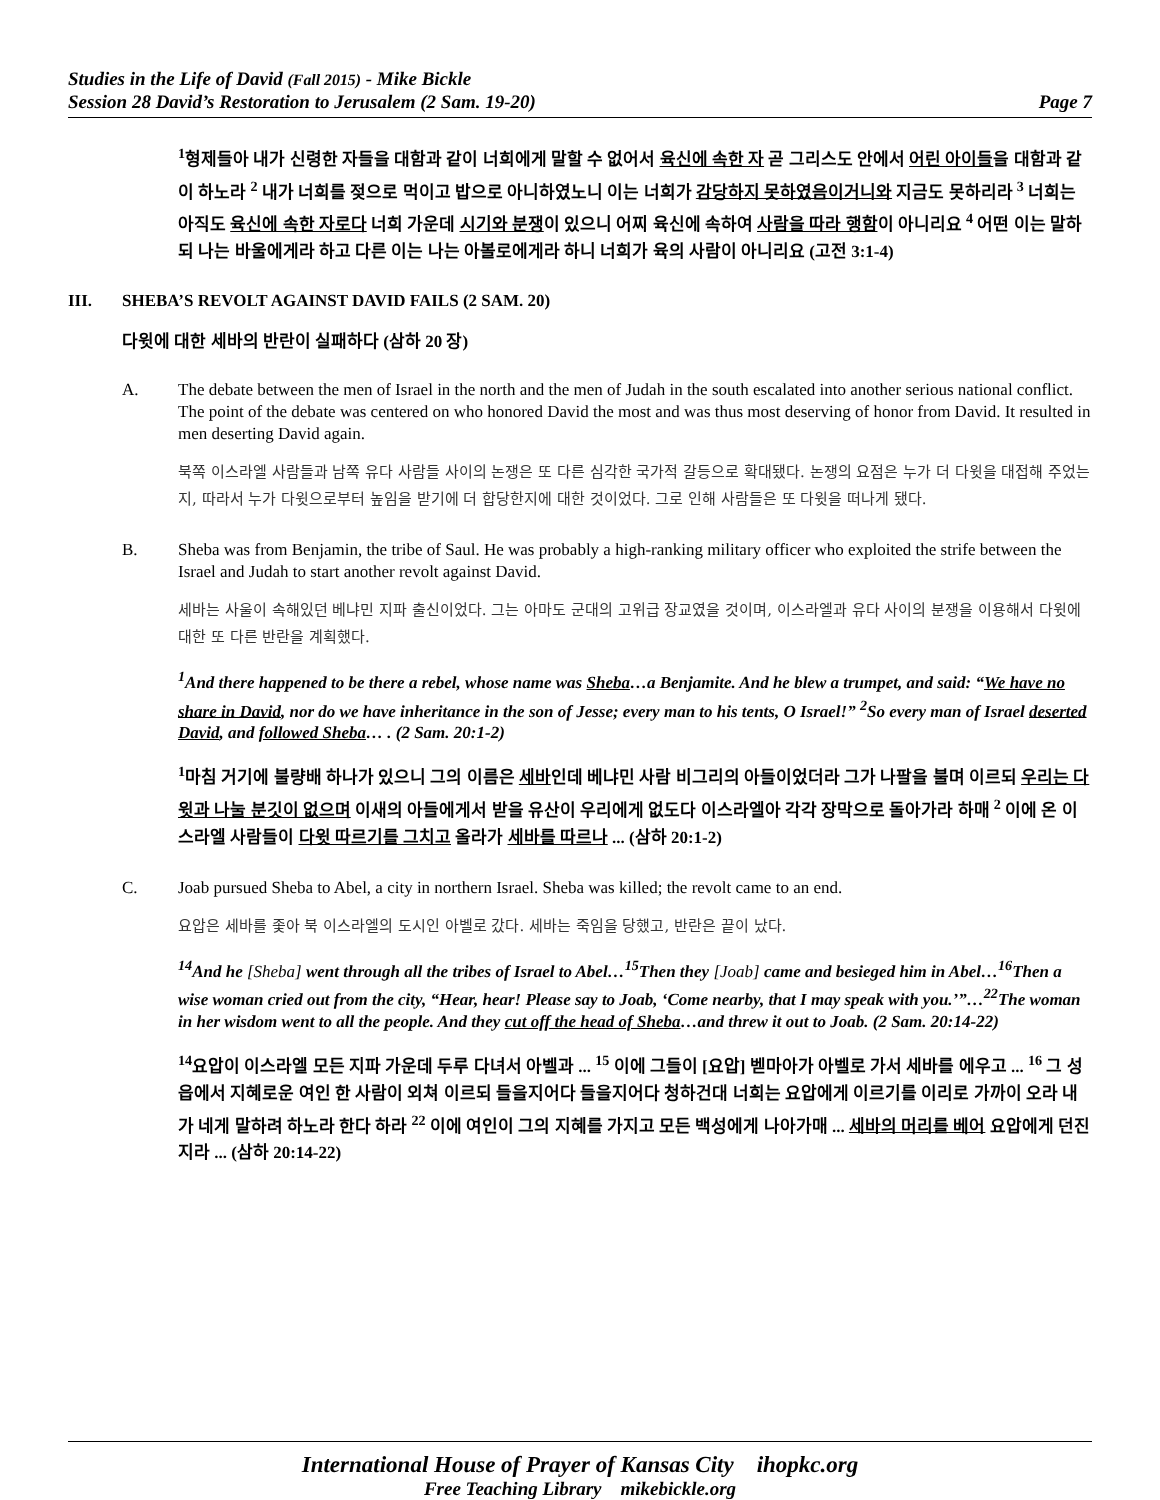Studies in the Life of David (Fall 2015) - Mike Bickle
Session 28 David’s Restoration to Jerusalem (2 Sam. 19-20) Page 7
<sup>1</sup> 형제들아 내가 신령한 자들을 대함과 같이 너희에게 말할 수 없어서 육신에 속한 자 곧 그리스도 안에서 어린 아이들을 대함과 같이 하노라 <sup>2</sup> 내가 너희를 젖으로 먹이고 밥으로 아니하였노니 이는 너희가 감당하지 못하였음이거니와 지금도 못하리라 <sup>3</sup> 너희는 아직도 육신에 속한 자로다 너희 가운데 시기와 분쟁이 있으니 어찌 육신에 속하여 사람을 따라 행함이 아니리요 <sup>4</sup> 어떤 이는 말하되 나는 바울에게라 하고 다른 이는 나는 아볼로에게라 하니 너희가 육의 사람이 아니리요 (고전 3:1-4)
III. SHEBA’S REVOLT AGAINST DAVID FAILS (2 SAM. 20)
다윗에 대한 세바의 반란이 실패하다 (삼하 20 장)
A. The debate between the men of Israel in the north and the men of Judah in the south escalated into another serious national conflict. The point of the debate was centered on who honored David the most and was thus most deserving of honor from David. It resulted in men deserting David again.
북쪽 이스라엘 사람들과 남쪽 유다 사람들 사이의 논쟁은 또 다른 심각한 국가적 갈등으로 확대됐다. 논쟁의 요점은 누가 더 다윗을 대접해 주었는지, 따라서 누가 다윗으로부터 높임을 받기에 더 합당한지에 대한 것이었다. 그로 인해 사람들은 또 다윗을 떠나게 됐다.
B. Sheba was from Benjamin, the tribe of Saul. He was probably a high-ranking military officer who exploited the strife between the Israel and Judah to start another revolt against David.
세바는 사울이 속해있던 베냐민 지파 출신이었다. 그는 아마도 군대의 고위급 장교였을 것이며, 이스라엘과 유다 사이의 분쟁을 이용해서 다윗에 대한 또 다른 반란을 계획했다.
<sup>1</sup> And there happened to be there a rebel, whose name was Sheba…a Benjamite. And he blew a trumpet, and said: “We have no share in David, nor do we have inheritance in the son of Jesse; every man to his tents, O Israel!” <sup>2</sup>So every man of Israel deserted David, and followed Sheba… . (2 Sam. 20:1-2)
<sup>1</sup> 마침 거기에 불량배 하나가 있으니 그의 이름은 세바인데 베냐민 사람 비그리의 아들이었더라 그가 나팔을 불며 이르되 우리는 다윗과 나눌 분깃이 없으며 이새의 아들에게서 받을 유산이 우리에게 없도다 이스라엘아 각각 장막으로 돌아가라 하매 <sup>2</sup> 이에 온 이스라엘 사람들이 다윗 따르기를 그치고 올라가 세바를 따르나 ... (삼하 20:1-2)
C. Joab pursued Sheba to Abel, a city in northern Israel. Sheba was killed; the revolt came to an end.
요압은 세바를 좇아 북 이스라엘의 도시인 아벨로 갔다. 세바는 죽임을 당했고, 반란은 끝이 났다.
<sup>14</sup> And he [Sheba] went through all the tribes of Israel to Abel…<sup>15</sup>Then they [Joab] came and besieged him in Abel…<sup>16</sup>Then a wise woman cried out from the city, “Hear, hear! Please say to Joab, ‘Come nearby, that I may speak with you.’”…<sup>22</sup>The woman in her wisdom went to all the people. And they cut off the head of Sheba…and threw it out to Joab. (2 Sam. 20:14-22)
<sup>14</sup> 요압이 이스라엘 모든 지파 가운데 두루 다녀서 아벨과 ... <sup>15</sup> 이에 그들이 [요압] 벧마아가 아벨로 가서 세바를 에우고 ... <sup>16</sup> 그 성읍에서 지혜로운 여인 한 사람이 외쳐 이르되 들을지어다 들을지어다 청하건대 너희는 요압에게 이르기를 이리로 가까이 오라 내가 네게 말하려 하노라 한다 하라 <sup>22</sup> 이에 여인이 그의 지혜를 가지고 모든 백성에게 나아가매 ... 세바의 머리를 베어 요압에게 던진지라 ... (삼하 20:14-22)
International House of Prayer of Kansas City ihopkc.org
Free Teaching Library mikebickle.org